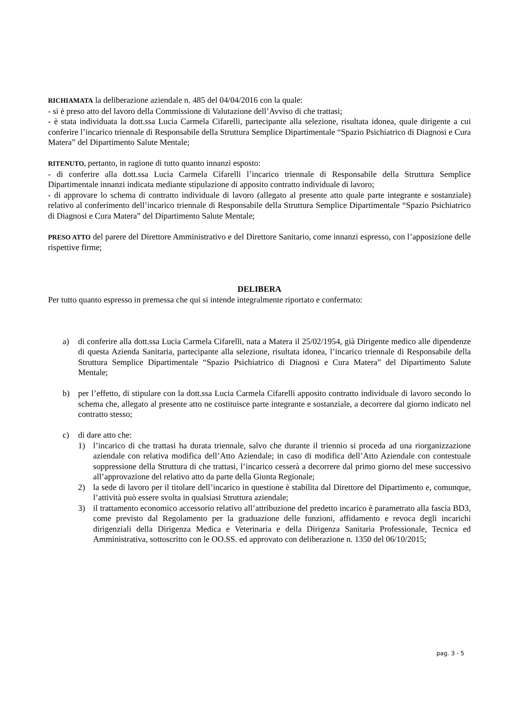RICHIAMATA la deliberazione aziendale n. 485 del 04/04/2016 con la quale:
- si è preso atto del lavoro della Commissione di Valutazione dell’Avviso di che trattasi;
- è stata individuata la dott.ssa Lucia Carmela Cifarelli, partecipante alla selezione, risultata idonea, quale dirigente a cui conferire l’incarico triennale di Responsabile della Struttura Semplice Dipartimentale “Spazio Psichiatrico di Diagnosi e Cura Matera” del Dipartimento Salute Mentale;
RITENUTO, pertanto, in ragione di tutto quanto innanzi esposto:
- di conferire alla dott.ssa Lucia Carmela Cifarelli l’incarico triennale di Responsabile della Struttura Semplice Dipartimentale innanzi indicata mediante stipulazione di apposito contratto individuale di lavoro;
- di approvare lo schema di contratto individuale di lavoro (allegato al presente atto quale parte integrante e sostanziale) relativo al conferimento dell’incarico triennale di Responsabile della Struttura Semplice Dipartimentale “Spazio Psichiatrico di Diagnosi e Cura Matera” del Dipartimento Salute Mentale;
PRESO ATTO del parere del Direttore Amministrativo e del Direttore Sanitario, come innanzi espresso, con l’apposizione delle rispettive firme;
DELIBERA
Per tutto quanto espresso in premessa che qui si intende integralmente riportato e confermato:
a) di conferire alla dott.ssa Lucia Carmela Cifarelli, nata a Matera il 25/02/1954, già Dirigente medico alle dipendenze di questa Azienda Sanitaria, partecipante alla selezione, risultata idonea, l’incarico triennale di Responsabile della Struttura Semplice Dipartimentale “Spazio Psichiatrico di Diagnosi e Cura Matera” del Dipartimento Salute Mentale;
b) per l’effetto, di stipulare con la dott.ssa Lucia Carmela Cifarelli apposito contratto individuale di lavoro secondo lo schema che, allegato al presente atto ne costituisce parte integrante e sostanziale, a decorrere dal giorno indicato nel contratto stesso;
c) di dare atto che:
1) l’incarico di che trattasi ha durata triennale, salvo che durante il triennio si proceda ad una riorganizzazione aziendale con relativa modifica dell’Atto Aziendale; in caso di modifica dell’Atto Aziendale con contestuale soppressione della Struttura di che trattasi, l’incarico cesserà a decorrere dal primo giorno del mese successivo all’approvazione del relativo atto da parte della Giunta Regionale;
2) la sede di lavoro per il titolare dell’incarico in questione è stabilita dal Direttore del Dipartimento e, comunque, l’attività può essere svolta in qualsiasi Struttura aziendale;
3) il trattamento economico accessorio relativo all’attribuzione del predetto incarico è parametrato alla fascia BD3, come previsto dal Regolamento per la graduazione delle funzioni, affidamento e revoca degli incarichi dirigenziali della Dirigenza Medica e Veterinaria e della Dirigenza Sanitaria Professionale, Tecnica ed Amministrativa, sottoscritto con le OO.SS. ed approvato con deliberazione n. 1350 del 06/10/2015;
pag. 3 - 5